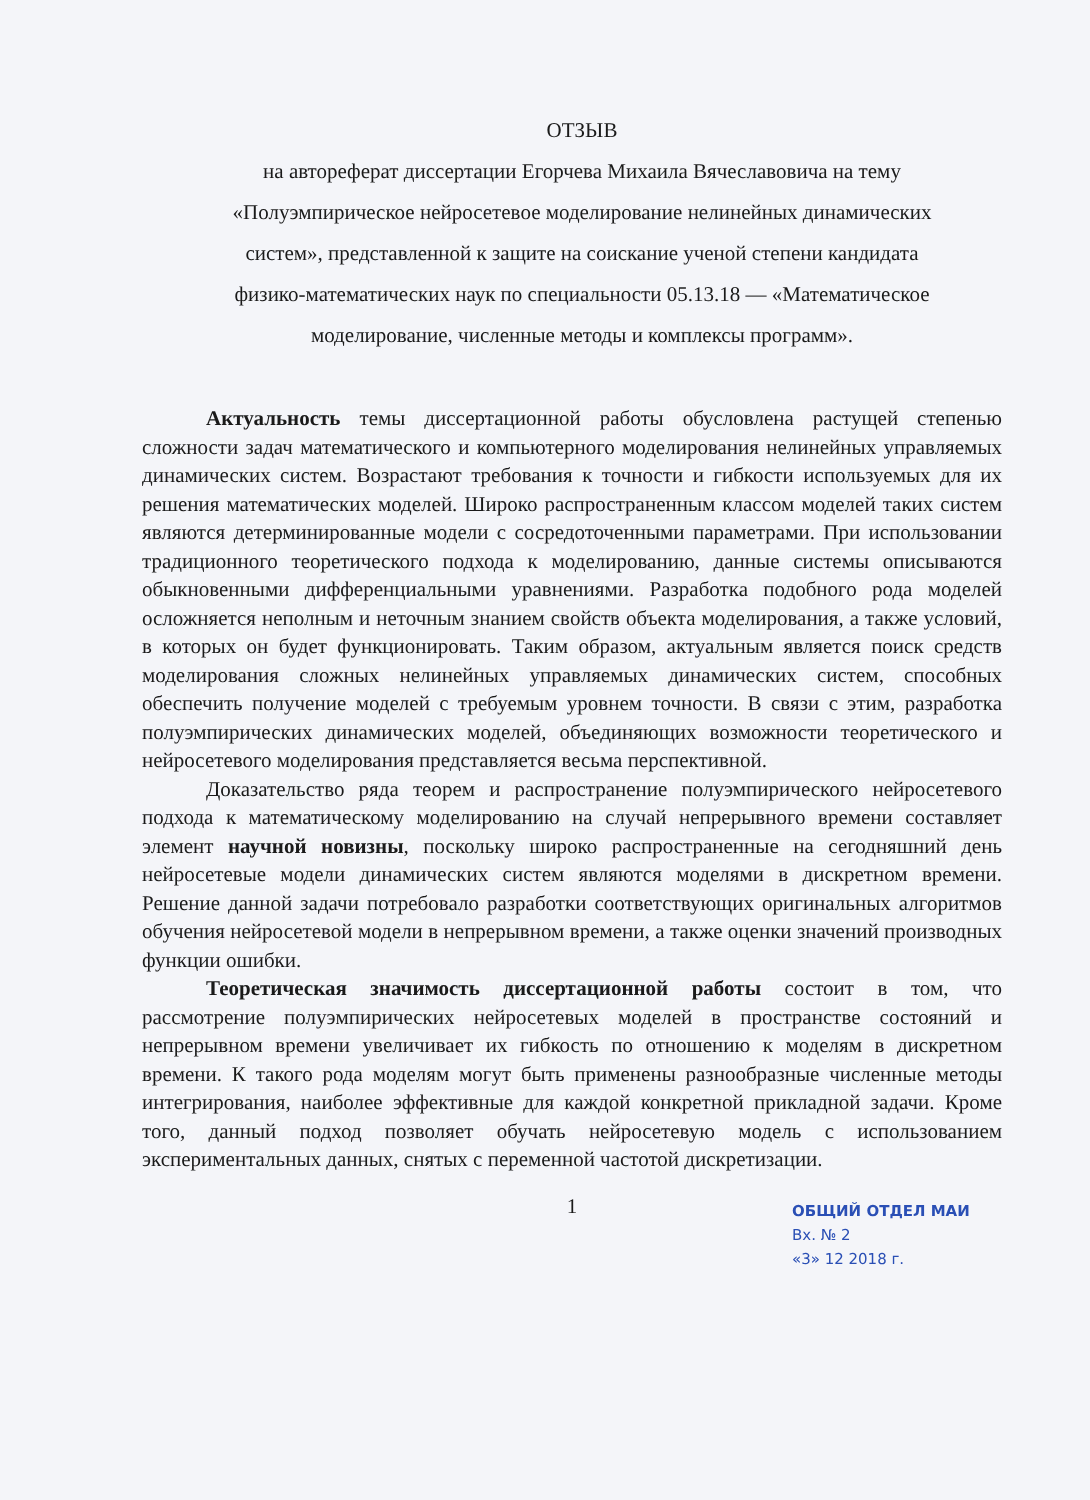ОТЗЫВ
на автореферат диссертации Егорчева Михаила Вячеславовича на тему
«Полуэмпирическое нейросетевое моделирование нелинейных динамических
систем», представленной к защите на соискание ученой степени кандидата
физико-математических наук по специальности 05.13.18 — «Математическое
моделирование, численные методы и комплексы программ».
Актуальность темы диссертационной работы обусловлена растущей степенью сложности задач математического и компьютерного моделирования нелинейных управляемых динамических систем. Возрастают требования к точности и гибкости используемых для их решения математических моделей. Широко распространенным классом моделей таких систем являются детерминированные модели с сосредоточенными параметрами. При использовании традиционного теоретического подхода к моделированию, данные системы описываются обыкновенными дифференциальными уравнениями. Разработка подобного рода моделей осложняется неполным и неточным знанием свойств объекта моделирования, а также условий, в которых он будет функционировать. Таким образом, актуальным является поиск средств моделирования сложных нелинейных управляемых динамических систем, способных обеспечить получение моделей с требуемым уровнем точности. В связи с этим, разработка полуэмпирических динамических моделей, объединяющих возможности теоретического и нейросетевого моделирования представляется весьма перспективной.
Доказательство ряда теорем и распространение полуэмпирического нейросетевого подхода к математическому моделированию на случай непрерывного времени составляет элемент научной новизны, поскольку широко распространенные на сегодняшний день нейросетевые модели динамических систем являются моделями в дискретном времени. Решение данной задачи потребовало разработки соответствующих оригинальных алгоритмов обучения нейросетевой модели в непрерывном времени, а также оценки значений производных функции ошибки.
Теоретическая значимость диссертационной работы состоит в том, что рассмотрение полуэмпирических нейросетевых моделей в пространстве состояний и непрерывном времени увеличивает их гибкость по отношению к моделям в дискретном времени. К такого рода моделям могут быть применены разнообразные численные методы интегрирования, наиболее эффективные для каждой конкретной прикладной задачи. Кроме того, данный подход позволяет обучать нейросетевую модель с использованием экспериментальных данных, снятых с переменной частотой дискретизации.
1
ОБЩИЙ ОТДЕЛ МАИ
Вх. № 2
«3» 12 2018 г.